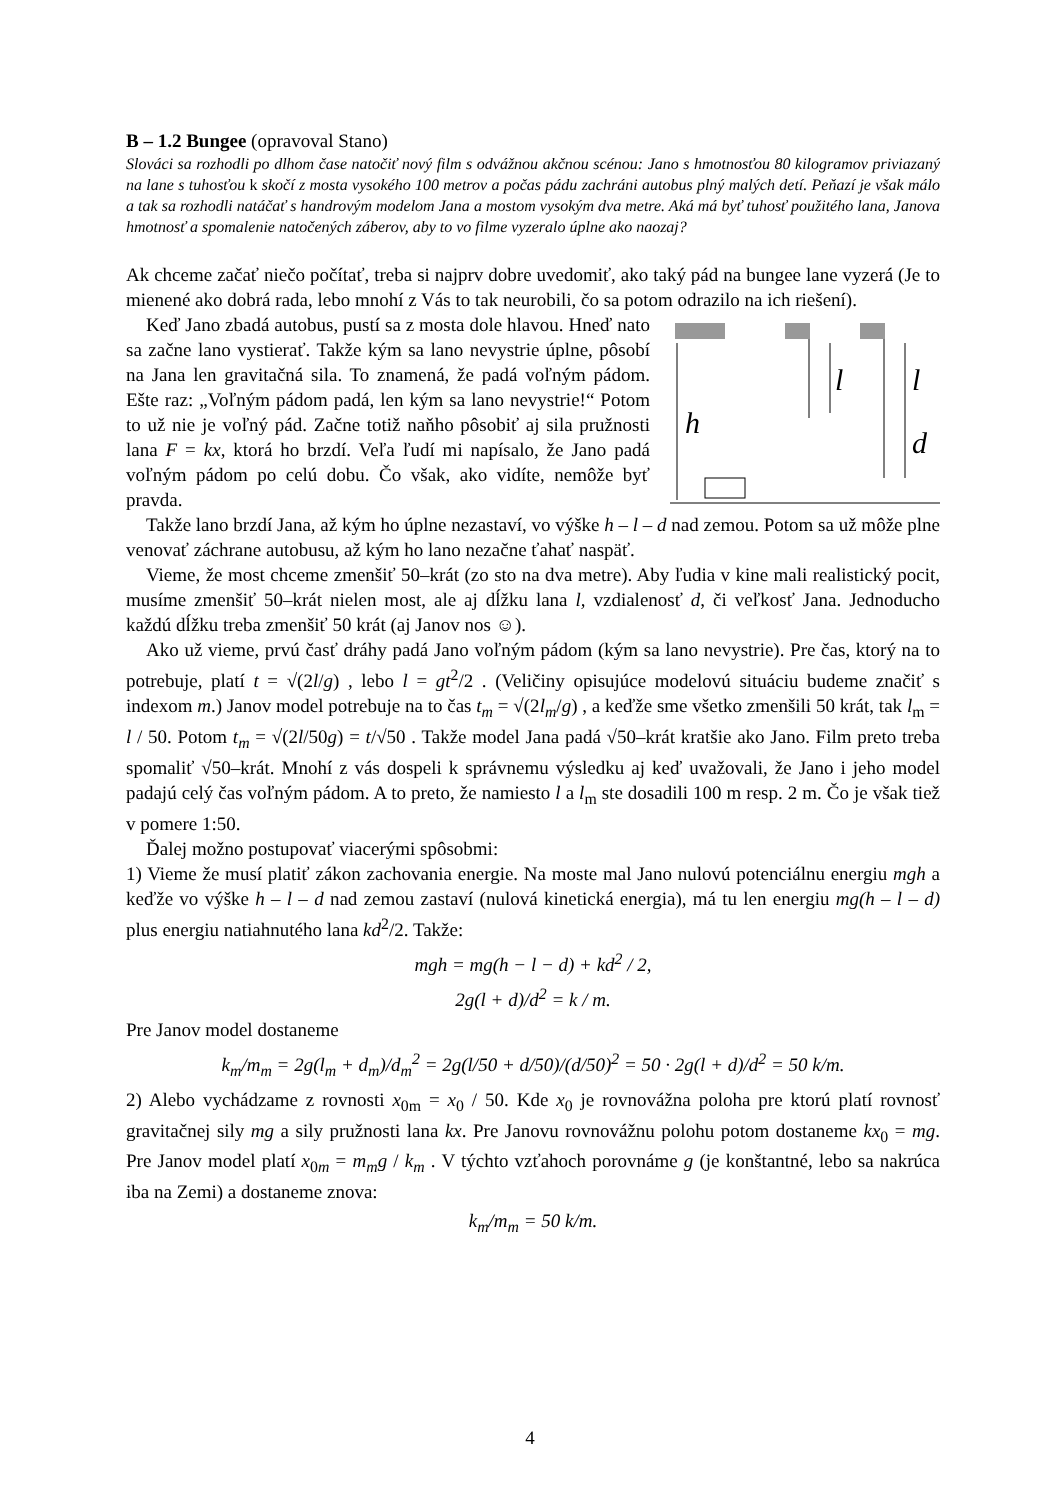B – 1.2 Bungee (opravoval Stano)
Slováci sa rozhodli po dlhom čase natočiť nový film s odvážnou akčnou scénou: Jano s hmotnosťou 80 kilogramov priviazaný na lane s tuhosťou k skočí z mosta vysokého 100 metrov a počas pádu zachráni autobus plný malých detí. Peňazí je však málo a tak sa rozhodli natáčať s handrovým modelom Jana a mostom vysokým dva metre. Aká má byť tuhosť použitého lana, Janova hmotnosť a spomalenie natočených záberov, aby to vo filme vyzeralo úplne ako naozaj?
Ak chceme začať niečo počítať, treba si najprv dobre uvedomiť, ako taký pád na bungee lane vyzerá (Je to mienené ako dobrá rada, lebo mnohí z Vás to tak neurobili, čo sa potom odrazilo na ich riešení).
l
l
h
d
Keď Jano zbadá autobus, pustí sa z mosta dole hlavou. Hneď nato sa začne lano vystierať. Takže kým sa lano nevystrie úplne, pôsobí na Jana len gravitačná sila. To znamená, že padá voľným pádom. Ešte raz: „Voľným pádom padá, len kým sa lano nevystrie!“ Potom to už nie je voľný pád. Začne totiž naňho pôsobiť aj sila pružnosti lana F = kx, ktorá ho brzdí. Veľa ľudí mi napísalo, že Jano padá voľným pádom po celú dobu. Čo však, ako vidíte, nemôže byť pravda.
Takže lano brzdí Jana, až kým ho úplne nezastaví, vo výške h – l – d nad zemou. Potom sa už môže plne venovať záchrane autobusu, až kým ho lano nezačne ťahať naspäť.
Vieme, že most chceme zmenšiť 50–krát (zo sto na dva metre). Aby ľudia v kine mali realistický pocit, musíme zmenšiť 50–krát nielen most, ale aj dĺžku lana l, vzdialenosť d, či veľkosť Jana. Jednoducho každú dĺžku treba zmenšiť 50 krát (aj Janov nos ☺).
Ako už vieme, prvú časť dráhy padá Jano voľným pádom (kým sa lano nevystrie). Pre čas, ktorý na to potrebuje, platí t = √(2l/g) , lebo l = gt<sup>2</sup>/2 . (Veličiny opisujúce modelovú situáciu budeme značiť s indexom m.) Janov model potrebuje na to čas t<sub>m</sub> = √(2l<sub>m</sub>/g) , a keďže sme všetko zmenšili 50 krát, tak l<sub>m</sub> = l / 50. Potom t<sub>m</sub> = √(2l/50g) = t/√50 . Takže model Jana padá √50–krát kratšie ako Jano. Film preto treba spomaliť √50–krát. Mnohí z vás dospeli k správnemu výsledku aj keď uvažovali, že Jano i jeho model padajú celý čas voľným pádom. A to preto, že namiesto l a l<sub>m</sub> ste dosadili 100 m resp. 2 m. Čo je však tiež v pomere 1:50.
Ďalej možno postupovať viacerými spôsobmi:
1) Vieme že musí platiť zákon zachovania energie. Na moste mal Jano nulovú potenciálnu energiu mgh a keďže vo výške h – l – d nad zemou zastaví (nulová kinetická energia), má tu len energiu mg(h – l – d) plus energiu natiahnutého lana kd<sup>2</sup>/2. Takže:
mgh = mg(h − l − d) + kd<sup>2</sup> / 2,
2g(l + d)/d<sup>2</sup> = k / m.
Pre Janov model dostaneme
k<sub>m</sub>/m<sub>m</sub> = 2g(l<sub>m</sub> + d<sub>m</sub>)/d<sub>m</sub><sup>2</sup> = 2g(l/50 + d/50)/(d/50)<sup>2</sup> = 50 · 2g(l + d)/d<sup>2</sup> = 50 k/m.
2) Alebo vychádzame z rovnosti x<sub>0m</sub> = x<sub>0</sub> / 50. Kde x<sub>0</sub> je rovnovážna poloha pre ktorú platí rovnosť gravitačnej sily mg a sily pružnosti lana kx. Pre Janovu rovnovážnu polohu potom dostaneme kx<sub>0</sub> = mg. Pre Janov model platí x<sub>0m</sub> = m<sub>m</sub>g / k<sub>m</sub> . V týchto vzťahoch porovnáme g (je konštantné, lebo sa nakrúca iba na Zemi) a dostaneme znova:
k<sub>m</sub>/m<sub>m</sub> = 50 k/m.
4